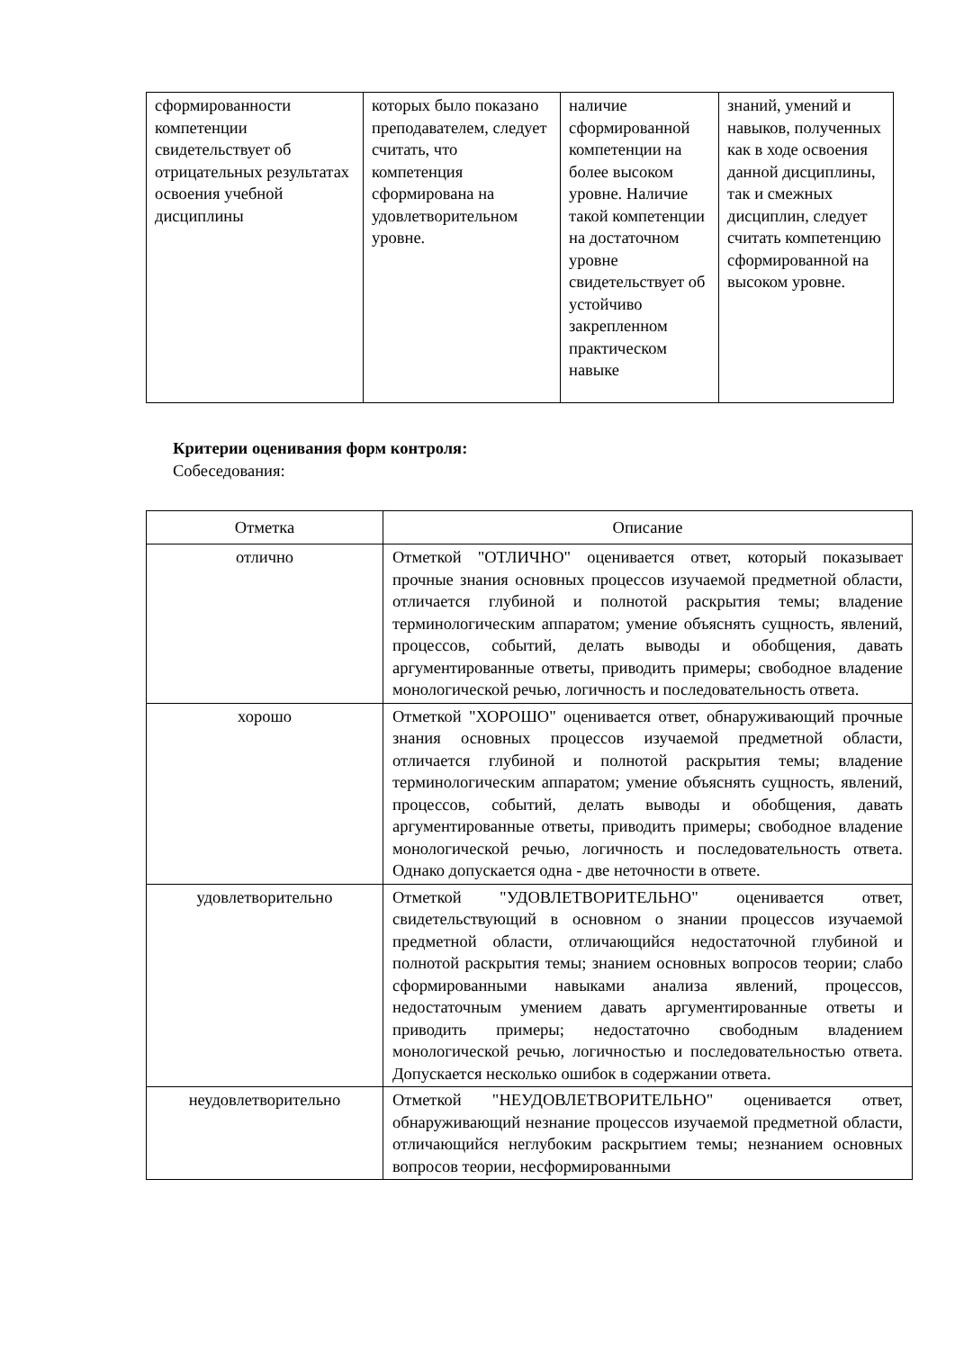| сформированности компетенции свидетельствует об отрицательных результатах освоения учебной дисциплины | которых было показано преподавателем, следует считать, что компетенция сформирована на удовлетворительном уровне. | наличие сформированной компетенции на более высоком уровне. Наличие такой компетенции на достаточном уровне свидетельствует об устойчиво закрепленном практическом навыке | знаний, умений и навыков, полученных как в ходе освоения данной дисциплины, так и смежных дисциплин, следует считать компетенцию сформированной на высоком уровне. |
Критерии оценивания форм контроля:
Собеседования:
| Отметка | Описание |
| --- | --- |
| отлично | Отметкой "ОТЛИЧНО" оценивается ответ, который показывает прочные знания основных процессов изучаемой предметной области, отличается глубиной и полнотой раскрытия темы; владение терминологическим аппаратом; умение объяснять сущность, явлений, процессов, событий, делать выводы и обобщения, давать аргументированные ответы, приводить примеры; свободное владение монологической речью, логичность и последовательность ответа. |
| хорошо | Отметкой "ХОРОШО" оценивается ответ, обнаруживающий прочные знания основных процессов изучаемой предметной области, отличается глубиной и полнотой раскрытия темы; владение терминологическим аппаратом; умение объяснять сущность, явлений, процессов, событий, делать выводы и обобщения, давать аргументированные ответы, приводить примеры; свободное владение монологической речью, логичность и последовательность ответа. Однако допускается одна - две неточности в ответе. |
| удовлетворительно | Отметкой "УДОВЛЕТВОРИТЕЛЬНО" оценивается ответ, свидетельствующий в основном о знании процессов изучаемой предметной области, отличающийся недостаточной глубиной и полнотой раскрытия темы; знанием основных вопросов теории; слабо сформированными навыками анализа явлений, процессов, недостаточным умением давать аргументированные ответы и приводить примеры; недостаточно свободным владением монологической речью, логичностью и последовательностью ответа. Допускается несколько ошибок в содержании ответа. |
| неудовлетворительно | Отметкой "НЕУДОВЛЕТВОРИТЕЛЬНО" оценивается ответ, обнаруживающий незнание процессов изучаемой предметной области, отличающийся неглубоким раскрытием темы; незнанием основных вопросов теории, несформированными |